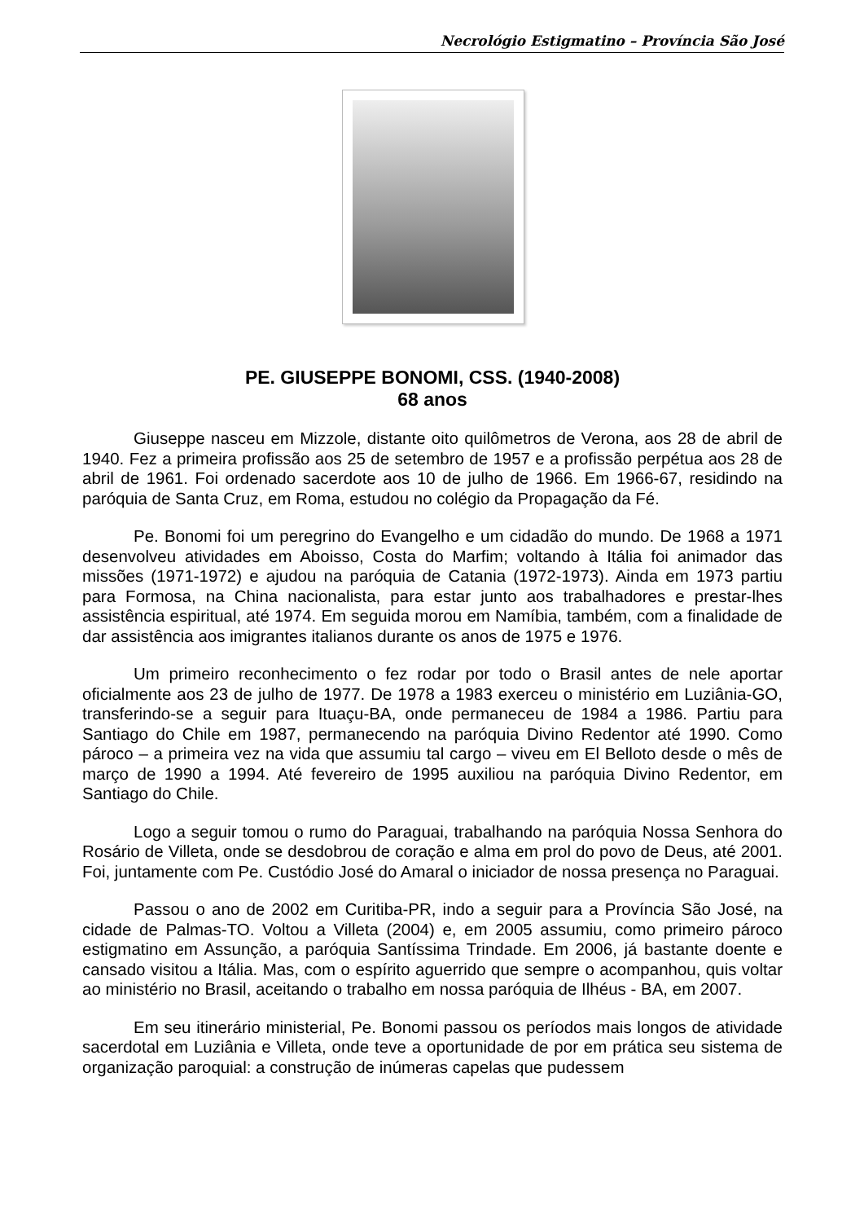Necrológio Estigmatino – Província São José
PE. GIUSEPPE BONOMI, CSS. (1940-2008)
68 anos
Giuseppe nasceu em Mizzole, distante oito quilômetros de Verona, aos 28 de abril de 1940. Fez a primeira profissão aos 25 de setembro de 1957 e a profissão perpétua aos 28 de abril de 1961. Foi ordenado sacerdote aos 10 de julho de 1966. Em 1966-67, residindo na paróquia de Santa Cruz, em Roma, estudou no colégio da Propagação da Fé.
Pe. Bonomi foi um peregrino do Evangelho e um cidadão do mundo. De 1968 a 1971 desenvolveu atividades em Aboisso, Costa do Marfim; voltando à Itália foi animador das missões (1971-1972) e ajudou na paróquia de Catania (1972-1973). Ainda em 1973 partiu para Formosa, na China nacionalista, para estar junto aos trabalhadores e prestar-lhes assistência espiritual, até 1974. Em seguida morou em Namíbia, também, com a finalidade de dar assistência aos imigrantes italianos durante os anos de 1975 e 1976.
Um primeiro reconhecimento o fez rodar por todo o Brasil antes de nele aportar oficialmente aos 23 de julho de 1977. De 1978 a 1983 exerceu o ministério em Luziânia-GO, transferindo-se a seguir para Ituaçu-BA, onde permaneceu de 1984 a 1986. Partiu para Santiago do Chile em 1987, permanecendo na paróquia Divino Redentor até 1990. Como pároco – a primeira vez na vida que assumiu tal cargo – viveu em El Belloto desde o mês de março de 1990 a 1994. Até fevereiro de 1995 auxiliou na paróquia Divino Redentor, em Santiago do Chile.
Logo a seguir tomou o rumo do Paraguai, trabalhando na paróquia Nossa Senhora do Rosário de Villeta, onde se desdobrou de coração e alma em prol do povo de Deus, até 2001. Foi, juntamente com Pe. Custódio José do Amaral o iniciador de nossa presença no Paraguai.
Passou o ano de 2002 em Curitiba-PR, indo a seguir para a Província São José, na cidade de Palmas-TO. Voltou a Villeta (2004) e, em 2005 assumiu, como primeiro pároco estigmatino em Assunção, a paróquia Santíssima Trindade. Em 2006, já bastante doente e cansado visitou a Itália. Mas, com o espírito aguerrido que sempre o acompanhou, quis voltar ao ministério no Brasil, aceitando o trabalho em nossa paróquia de Ilhéus - BA, em 2007.
Em seu itinerário ministerial, Pe. Bonomi passou os períodos mais longos de atividade sacerdotal em Luziânia e Villeta, onde teve a oportunidade de por em prática seu sistema de organização paroquial: a construção de inúmeras capelas que pudessem